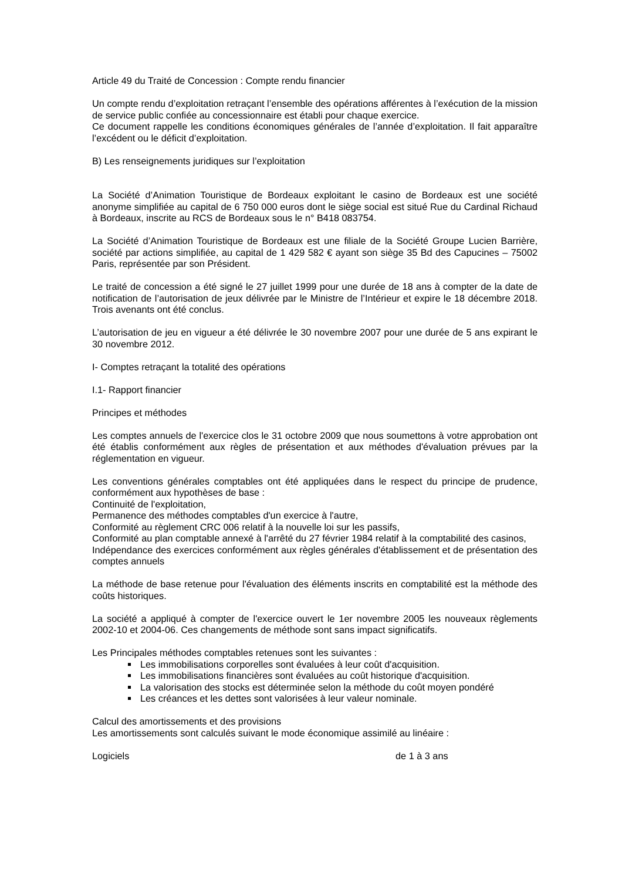Article 49 du Traité de Concession : Compte rendu financier
Un compte rendu d’exploitation retraçant l’ensemble des opérations afférentes à l’exécution de la mission de service public confiée au concessionnaire est établi pour chaque exercice.
Ce document rappelle les conditions économiques générales de l’année d’exploitation. Il fait apparaître l’excédent ou le déficit d’exploitation.
B) Les renseignements juridiques sur l’exploitation
La Société d’Animation Touristique de Bordeaux exploitant le casino de Bordeaux est une société anonyme simplifiée au capital de 6 750 000 euros dont le siège social est situé Rue du Cardinal Richaud à Bordeaux, inscrite au RCS de Bordeaux sous le n° B418 083754.
La Société d’Animation Touristique de Bordeaux est une filiale de la Société Groupe Lucien Barrière, société par actions simplifiée, au capital de 1 429 582 € ayant son siège 35 Bd des Capucines – 75002 Paris, représentée par son Président.
Le traité de concession a été signé le 27 juillet 1999 pour une durée de 18 ans à compter de la date de notification de l’autorisation de jeux délivrée par le Ministre de l’Intérieur et expire le 18 décembre 2018. Trois avenants ont été conclus.
L’autorisation de jeu en vigueur a été délivrée le 30 novembre 2007 pour une durée de 5 ans expirant le 30 novembre 2012.
I- Comptes retraçant la totalité des opérations
I.1- Rapport financier
Principes et méthodes
Les comptes annuels de l'exercice clos le 31 octobre 2009 que nous soumettons à votre approbation ont été établis conformément aux règles de présentation et aux méthodes d'évaluation prévues par la réglementation en vigueur.
Les conventions générales comptables ont été appliquées dans le respect du principe de prudence, conformément aux hypothèses de base :
Continuité de l'exploitation,
Permanence des méthodes comptables d'un exercice à l'autre,
Conformité au règlement CRC 006 relatif à la nouvelle loi sur les passifs,
Conformité au plan comptable annexé à l'arrêté du 27 février 1984 relatif à la comptabilité des casinos,
Indépendance des exercices conformément aux règles générales d'établissement et de présentation des comptes annuels
La méthode de base retenue pour l'évaluation des éléments inscrits en comptabilité est la méthode des coûts historiques.
La société a appliqué à compter de l'exercice ouvert le 1er novembre 2005 les nouveaux règlements 2002-10 et 2004-06. Ces changements de méthode sont sans impact significatifs.
Les Principales méthodes comptables retenues sont les suivantes :
Les immobilisations corporelles sont évaluées à leur coût d'acquisition.
Les immobilisations financières sont évaluées au coût historique d'acquisition.
La valorisation des stocks est déterminée selon la méthode du coût moyen pondéré
Les créances et les dettes sont valorisées à leur valeur nominale.
Calcul des amortissements et des provisions
Les amortissements sont calculés suivant le mode économique assimilé au linéaire :
Logiciels de 1 à 3 ans